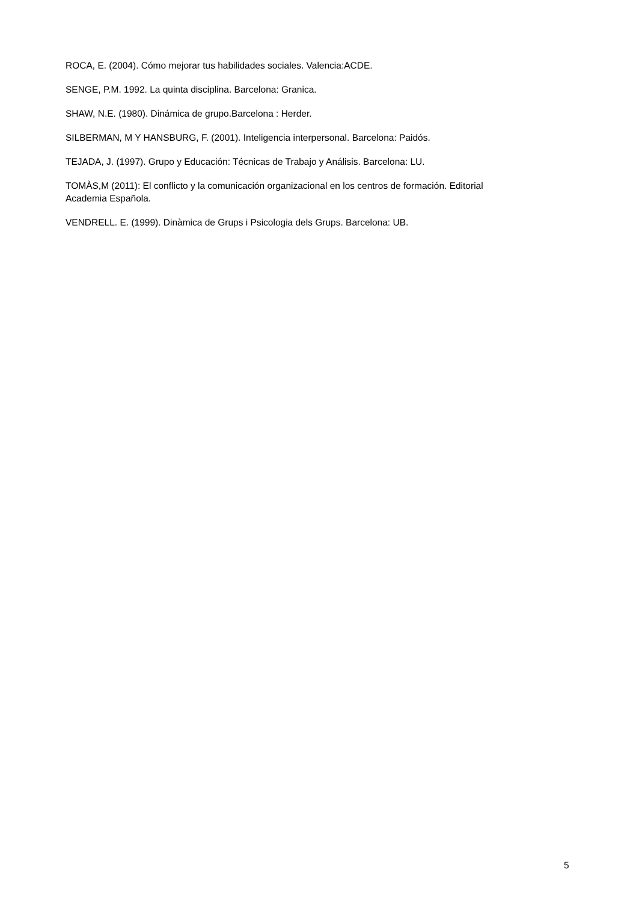ROCA, E. (2004). Cómo mejorar tus habilidades sociales. Valencia:ACDE.
SENGE, P.M. 1992. La quinta disciplina. Barcelona: Granica.
SHAW, N.E. (1980). Dinámica de grupo.Barcelona : Herder.
SILBERMAN, M Y HANSBURG, F. (2001). Inteligencia interpersonal. Barcelona: Paidós.
TEJADA, J. (1997). Grupo y Educación: Técnicas de Trabajo y Análisis. Barcelona: LU.
TOMÀS,M (2011): El conflicto y la comunicación organizacional en los centros de formación. Editorial Academia Española.
VENDRELL. E. (1999). Dinàmica de Grups i Psicologia dels Grups. Barcelona: UB.
5